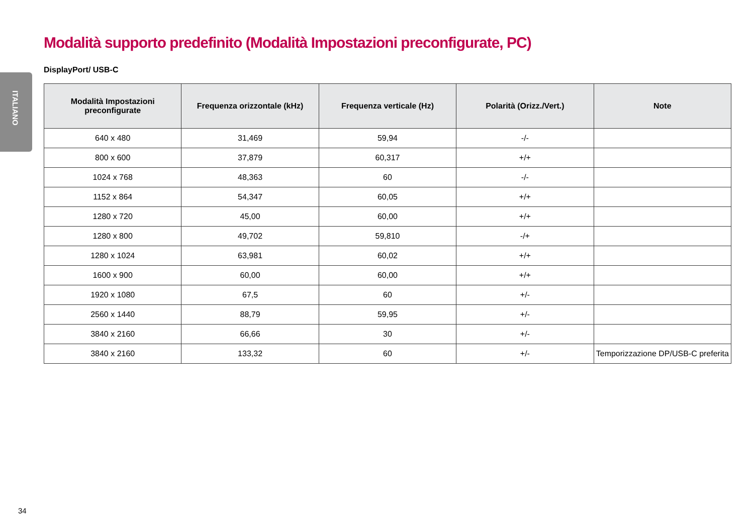ITALIANO
Modalità supporto predefinito (Modalità Impostazioni preconfigurate, PC)
DisplayPort/ USB-C
| Modalità Impostazioni preconfigurate | Frequenza orizzontale (kHz) | Frequenza verticale (Hz) | Polarità (Orizz./Vert.) | Note |
| --- | --- | --- | --- | --- |
| 640 x 480 | 31,469 | 59,94 | -/- | |
| 800 x 600 | 37,879 | 60,317 | +/+ | |
| 1024 x 768 | 48,363 | 60 | -/- | |
| 1152 x 864 | 54,347 | 60,05 | +/+ | |
| 1280 x 720 | 45,00 | 60,00 | +/+ | |
| 1280 x 800 | 49,702 | 59,810 | -/+ | |
| 1280 x 1024 | 63,981 | 60,02 | +/+ | |
| 1600 x 900 | 60,00 | 60,00 | +/+ | |
| 1920 x 1080 | 67,5 | 60 | +/- | |
| 2560 x 1440 | 88,79 | 59,95 | +/- | |
| 3840 x 2160 | 66,66 | 30 | +/- | |
| 3840 x 2160 | 133,32 | 60 | +/- | Temporizzazione DP/USB-C preferita |
34